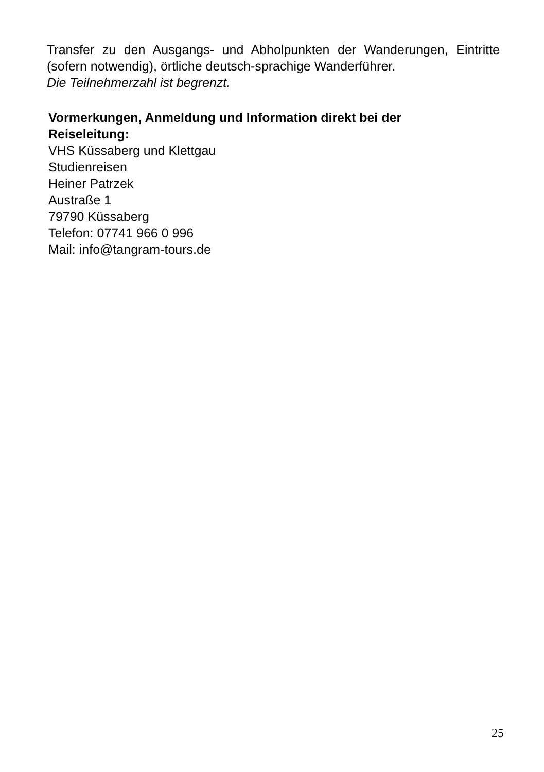Transfer zu den Ausgangs- und Abholpunkten der Wanderungen, Eintritte (sofern notwendig), örtliche deutsch-sprachige Wanderführer.
Die Teilnehmerzahl ist begrenzt.
Vormerkungen, Anmeldung und Information direkt bei der
Reiseleitung:
VHS Küssaberg und Klettgau
Studienreisen
Heiner Patrzek
Austraße 1
79790 Küssaberg
Telefon: 07741 966 0 996
Mail: info@tangram-tours.de
25